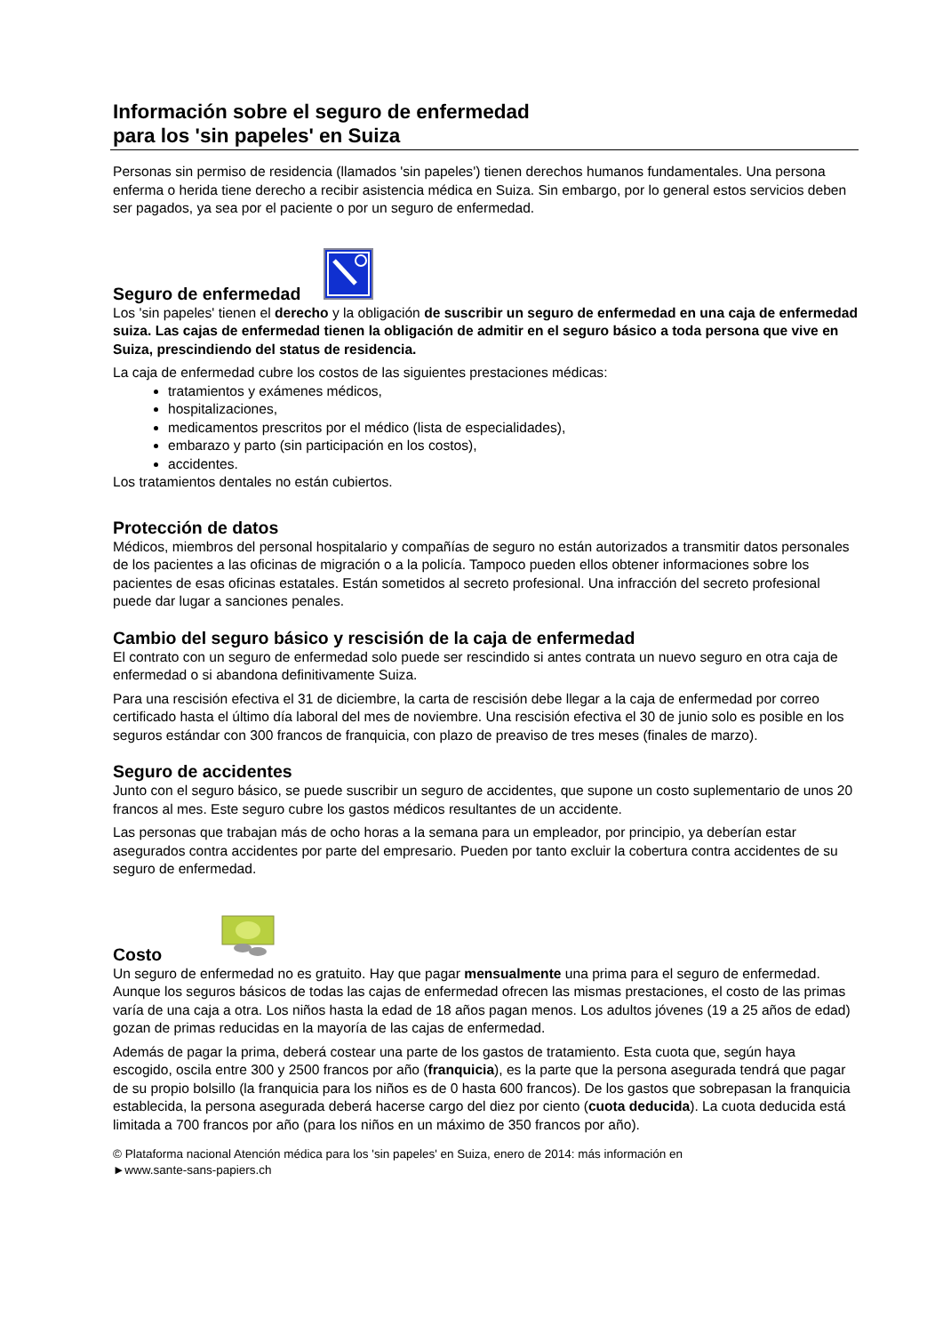Información sobre el seguro de enfermedad
para los 'sin papeles' en Suiza
Personas sin permiso de residencia (llamados 'sin papeles') tienen derechos humanos fundamentales. Una persona enferma o herida tiene derecho a recibir asistencia médica en Suiza. Sin embargo, por lo general estos servicios deben ser pagados, ya sea por el paciente o por un seguro de enfermedad.
Seguro de enfermedad
Los 'sin papeles' tienen el derecho y la obligación de suscribir un seguro de enfermedad en una caja de enfermedad suiza. Las cajas de enfermedad tienen la obligación de admitir en el seguro básico a toda persona que vive en Suiza, prescindiendo del status de residencia.
La caja de enfermedad cubre los costos de las siguientes prestaciones médicas:
tratamientos y exámenes médicos,
hospitalizaciones,
medicamentos prescritos por el médico (lista de especialidades),
embarazo y parto (sin participación en los costos),
accidentes.
Los tratamientos dentales no están cubiertos.
Protección de datos
Médicos, miembros del personal hospitalario y compañías de seguro no están autorizados a transmitir datos personales de los pacientes a las oficinas de migración o a la policía. Tampoco pueden ellos obtener informaciones sobre los pacientes de esas oficinas estatales. Están sometidos al secreto profesional. Una infracción del secreto profesional puede dar lugar a sanciones penales.
Cambio del seguro básico y rescisión de la caja de enfermedad
El contrato con un seguro de enfermedad solo puede ser rescindido si antes contrata un nuevo seguro en otra caja de enfermedad o si abandona definitivamente Suiza.
Para una rescisión efectiva el 31 de diciembre, la carta de rescisión debe llegar a la caja de enfermedad por correo certificado hasta el último día laboral del mes de noviembre. Una rescisión efectiva el 30 de junio solo es posible en los seguros estándar con 300 francos de franquicia, con plazo de preaviso de tres meses (finales de marzo).
Seguro de accidentes
Junto con el seguro básico, se puede suscribir un seguro de accidentes, que supone un costo suplementario de unos 20 francos al mes. Este seguro cubre los gastos médicos resultantes de un accidente.
Las personas que trabajan más de ocho horas a la semana para un empleador, por principio, ya deberían estar asegurados contra accidentes por parte del empresario. Pueden por tanto excluir la cobertura contra accidentes de su seguro de enfermedad.
Costo
Un seguro de enfermedad no es gratuito. Hay que pagar mensualmente una prima para el seguro de enfermedad. Aunque los seguros básicos de todas las cajas de enfermedad ofrecen las mismas prestaciones, el costo de las primas varía de una caja a otra. Los niños hasta la edad de 18 años pagan menos. Los adultos jóvenes (19 a 25 años de edad) gozan de primas reducidas en la mayoría de las cajas de enfermedad.
Además de pagar la prima, deberá costear una parte de los gastos de tratamiento. Esta cuota que, según haya escogido, oscila entre 300 y 2500 francos por año (franquicia), es la parte que la persona asegurada tendrá que pagar de su propio bolsillo (la franquicia para los niños es de 0 hasta 600 francos). De los gastos que sobrepasan la franquicia establecida, la persona asegurada deberá hacerse cargo del diez por ciento (cuota deducida). La cuota deducida está limitada a 700 francos por año (para los niños en un máximo de 350 francos por año).
© Plataforma nacional Atención médica para los 'sin papeles' en Suiza, enero de 2014: más información en
►www.sante-sans-papiers.ch